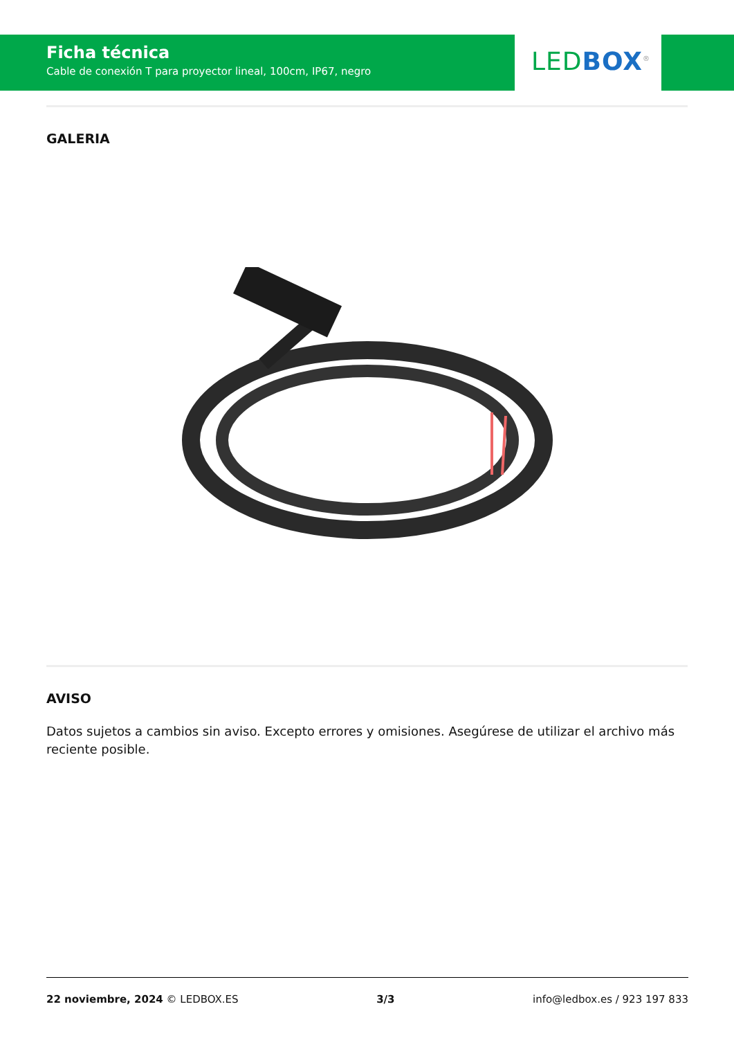Ficha técnica
Cable de conexión T para proyector lineal, 100cm, IP67, negro
LED BOX<sup>®</sup>
GALERIA
AVISO
Datos sujetos a cambios sin aviso. Excepto errores y omisiones. Asegúrese de utilizar el archivo más reciente posible.
22 noviembre, 2024 © LEDBOX.ES 3/3 info@ledbox.es / 923 197 833